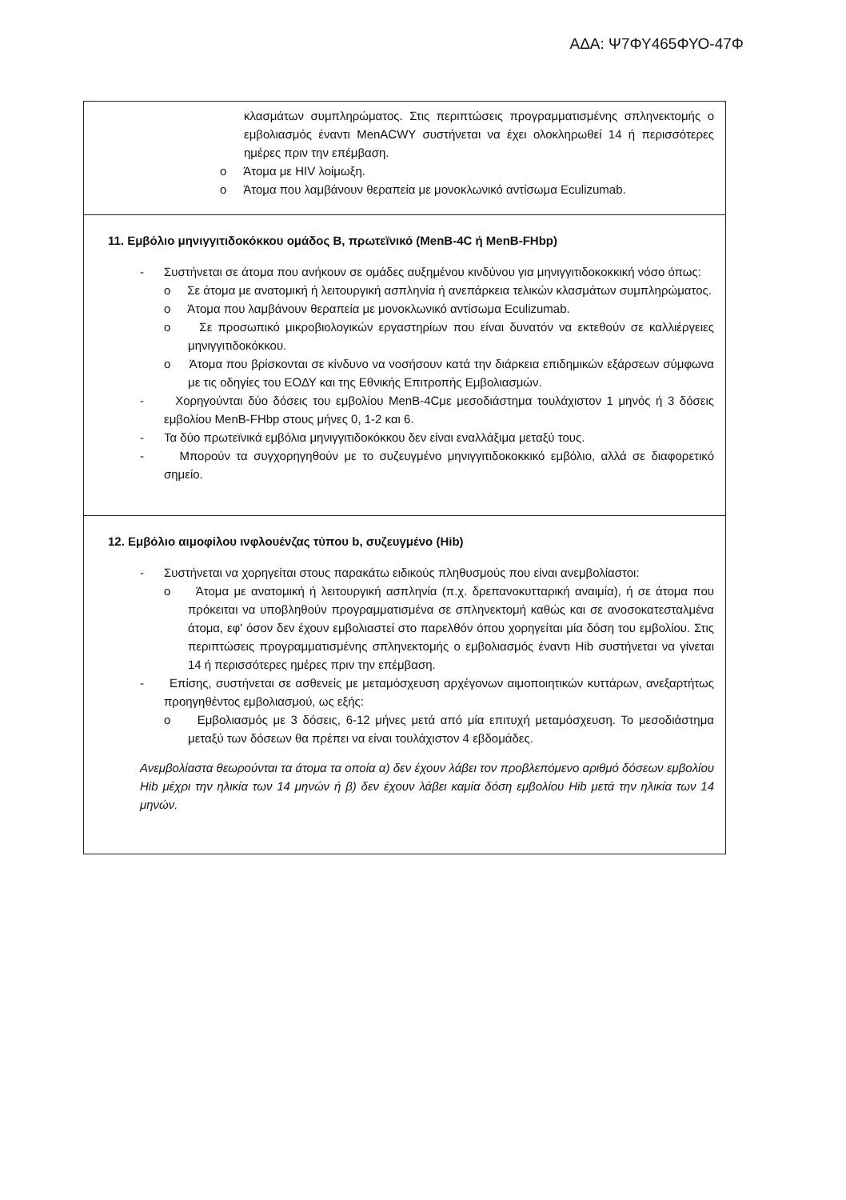ΑΔΑ: Ψ7ΦΥ465ΦΥΟ-47Φ
| κλασμάτων συμπληρώματος. Στις περιπτώσεις προγραμματισμένης σπληνεκτομής ο εμβολιασμός έναντι MenACWY συστήνεται να έχει ολοκληρωθεί 14 ή περισσότερες ημέρες πριν την επέμβαση. o Άτομα με HIV λοίμωξη. o Άτομα που λαμβάνουν θεραπεία με μονοκλωνικό αντίσωμα Eculizumab. |
| 11. Εμβόλιο μηνιγγιτιδοκόκκου ομάδος Β, πρωτεϊνικό (MenB-4C ή MenB-FHbp) - Συστήνεται σε άτομα που ανήκουν σε ομάδες αυξημένου κινδύνου για μηνιγγιτιδοκοκκική νόσο όπως: o Σε άτομα με ανατομική ή λειτουργική ασπληνία ή ανεπάρκεια τελικών κλασμάτων συμπληρώματος. o Άτομα που λαμβάνουν θεραπεία με μονοκλωνικό αντίσωμα Eculizumab. o Σε προσωπικό μικροβιολογικών εργαστηρίων που είναι δυνατόν να εκτεθούν σε καλλιέργειες μηνιγγιτιδοκόκκου. o Άτομα που βρίσκονται σε κίνδυνο να νοσήσουν κατά την διάρκεια επιδημικών εξάρσεων σύμφωνα με τις οδηγίες του ΕΟΔΥ και της Εθνικής Επιτροπής Εμβολιασμών. - Χορηγούνται δύο δόσεις του εμβολίου MenB-4Cμε μεσοδιάστημα τουλάχιστον 1 μηνός ή 3 δόσεις εμβολίου MenB-FHbp στους μήνες 0, 1-2 και 6. - Τα δύο πρωτεϊνικά εμβόλια μηνιγγιτιδοκόκκου δεν είναι εναλλάξιμα μεταξύ τους. - Μπορούν τα συγχορηγηθούν με το συζευγμένο μηνιγγιτιδοκοκκικό εμβόλιο, αλλά σε διαφορετικό σημείο. |
| 12. Εμβόλιο αιμοφίλου ινφλουένζας τύπου b, συζευγμένο (Hib) - Συστήνεται να χορηγείται στους παρακάτω ειδικούς πληθυσμούς που είναι ανεμβολίαστοι: o Άτομα με ανατομική ή λειτουργική ασπληνία (π.χ. δρεπανοκυτταρική αναιμία), ή σε άτομα που πρόκειται να υποβληθούν προγραμματισμένα σε σπληνεκτομή καθώς και σε ανοσοκατεσταλμένα άτομα, εφ' όσον δεν έχουν εμβολιαστεί στο παρελθόν όπου χορηγείται μία δόση του εμβολίου. Στις περιπτώσεις προγραμματισμένης σπληνεκτομής ο εμβολιασμός έναντι Hib συστήνεται να γίνεται 14 ή περισσότερες ημέρες πριν την επέμβαση. - Επίσης, συστήνεται σε ασθενείς με μεταμόσχευση αρχέγονων αιμοποιητικών κυττάρων, ανεξαρτήτως προηγηθέντος εμβολιασμού, ως εξής: o Εμβολιασμός με 3 δόσεις, 6-12 μήνες μετά από μία επιτυχή μεταμόσχευση. Το μεσοδιάστημα μεταξύ των δόσεων θα πρέπει να είναι τουλάχιστον 4 εβδομάδες. Ανεμβολίαστα θεωρούνται τα άτομα τα οποία α) δεν έχουν λάβει τον προβλεπόμενο αριθμό δόσεων εμβολίου Hib μέχρι την ηλικία των 14 μηνών ή β) δεν έχουν λάβει καμία δόση εμβολίου Hib μετά την ηλικία των 14 μηνών. |